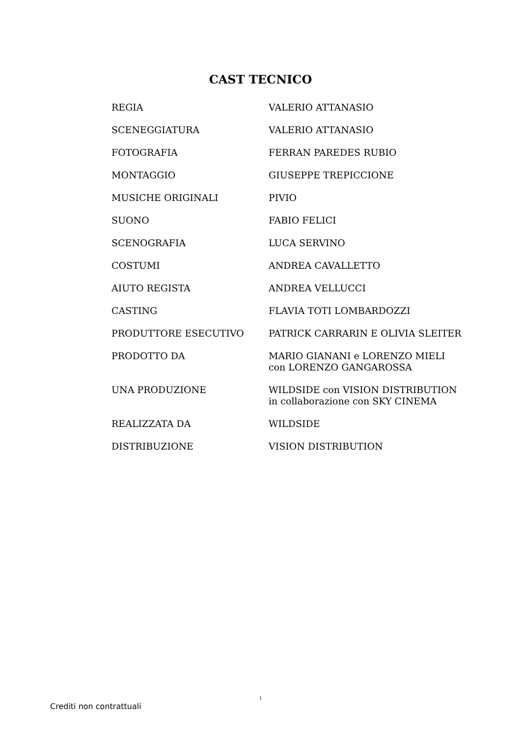CAST TECNICO
| REGIA | VALERIO ATTANASIO |
| SCENEGGIATURA | VALERIO ATTANASIO |
| FOTOGRAFIA | FERRAN PAREDES RUBIO |
| MONTAGGIO | GIUSEPPE TREPICCIONE |
| MUSICHE ORIGINALI | PIVIO |
| SUONO | FABIO FELICI |
| SCENOGRAFIA | LUCA SERVINO |
| COSTUMI | ANDREA CAVALLETTO |
| AIUTO REGISTA | ANDREA VELLUCCI |
| CASTING | FLAVIA TOTI LOMBARDOZZI |
| PRODUTTORE ESECUTIVO | PATRICK CARRARIN E OLIVIA SLEITER |
| PRODOTTO DA | MARIO GIANANI e LORENZO MIELI con LORENZO GANGAROSSA |
| UNA PRODUZIONE | WILDSIDE con VISION DISTRIBUTION in collaborazione con SKY CINEMA |
| REALIZZATA DA | WILDSIDE |
| DISTRIBUZIONE | VISION DISTRIBUTION |
1
Crediti non contrattuali